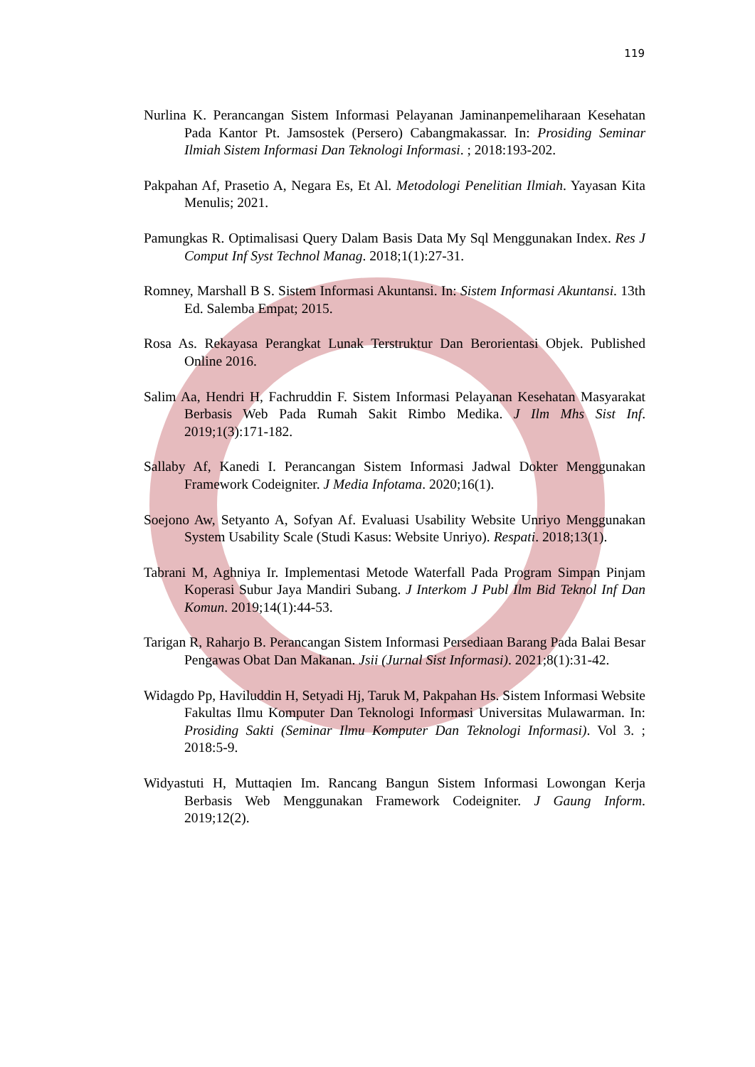119
Nurlina K. Perancangan Sistem Informasi Pelayanan Jaminanpemeliharaan Kesehatan Pada Kantor Pt. Jamsostek (Persero) Cabangmakassar. In: Prosiding Seminar Ilmiah Sistem Informasi Dan Teknologi Informasi. ; 2018:193-202.
Pakpahan Af, Prasetio A, Negara Es, Et Al. Metodologi Penelitian Ilmiah. Yayasan Kita Menulis; 2021.
Pamungkas R. Optimalisasi Query Dalam Basis Data My Sql Menggunakan Index. Res J Comput Inf Syst Technol Manag. 2018;1(1):27-31.
Romney, Marshall B S. Sistem Informasi Akuntansi. In: Sistem Informasi Akuntansi. 13th Ed. Salemba Empat; 2015.
Rosa As. Rekayasa Perangkat Lunak Terstruktur Dan Berorientasi Objek. Published Online 2016.
Salim Aa, Hendri H, Fachruddin F. Sistem Informasi Pelayanan Kesehatan Masyarakat Berbasis Web Pada Rumah Sakit Rimbo Medika. J Ilm Mhs Sist Inf. 2019;1(3):171-182.
Sallaby Af, Kanedi I. Perancangan Sistem Informasi Jadwal Dokter Menggunakan Framework Codeigniter. J Media Infotama. 2020;16(1).
Soejono Aw, Setyanto A, Sofyan Af. Evaluasi Usability Website Unriyo Menggunakan System Usability Scale (Studi Kasus: Website Unriyo). Respati. 2018;13(1).
Tabrani M, Aghniya Ir. Implementasi Metode Waterfall Pada Program Simpan Pinjam Koperasi Subur Jaya Mandiri Subang. J Interkom J Publ Ilm Bid Teknol Inf Dan Komun. 2019;14(1):44-53.
Tarigan R, Raharjo B. Perancangan Sistem Informasi Persediaan Barang Pada Balai Besar Pengawas Obat Dan Makanan. Jsii (Jurnal Sist Informasi). 2021;8(1):31-42.
Widagdo Pp, Haviluddin H, Setyadi Hj, Taruk M, Pakpahan Hs. Sistem Informasi Website Fakultas Ilmu Komputer Dan Teknologi Informasi Universitas Mulawarman. In: Prosiding Sakti (Seminar Ilmu Komputer Dan Teknologi Informasi). Vol 3. ; 2018:5-9.
Widyastuti H, Muttaqien Im. Rancang Bangun Sistem Informasi Lowongan Kerja Berbasis Web Menggunakan Framework Codeigniter. J Gaung Inform. 2019;12(2).